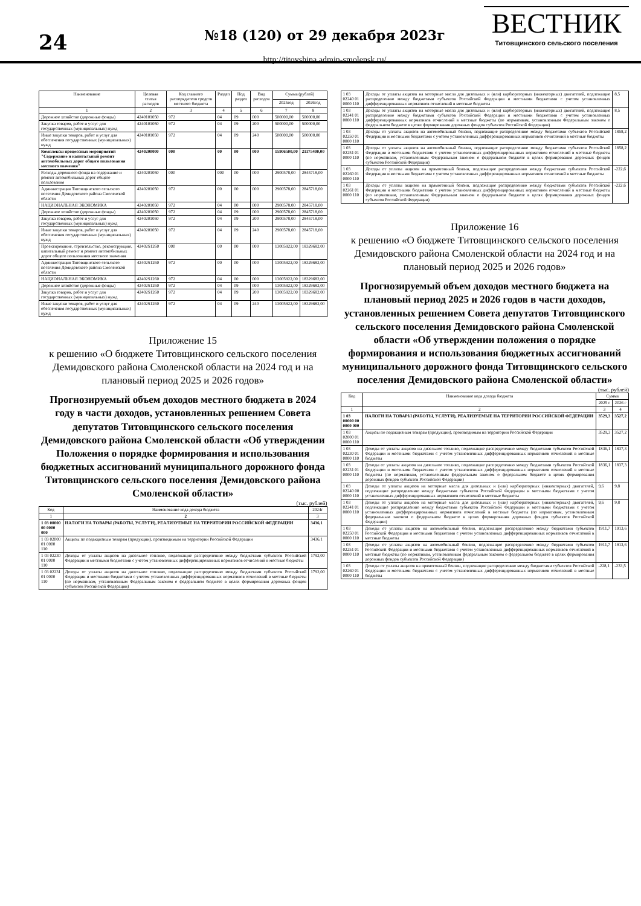24
№18 (120) от 29 декабря 2023г
http://titovshina.admin-smolensk.ru/
ВЕСТНИК
Титовщинского сельского поселения
| Наименование | Целевая статья расходов | Код главного распорядителя средств местного бюджета | Раздел | Под раздел | Вид расходов | Сумма (рублей) | |
| --- | --- | --- | --- | --- | --- | --- | --- |
| | | | | | | 2025год | 2026год |
| 1 | 2 | 3 | 4 | 5 | 6 | 7 | 8 |
| Дорожное хозяйство (дорожные фонды) | 4240101050 | 972 | 04 | 09 | 000 | 500000,00 | 500000,00 |
| Закупка товаров, работ и услуг для государственных (муниципальных) нужд | 4240101050 | 972 | 04 | 09 | 200 | 500000,00 | 500000,00 |
| Иные закупки товаров, работ и услуг для обеспечения государственных (муниципальных) нужд | 4240101050 | 972 | 04 | 09 | 240 | 500000,00 | 500000,00 |
| Комплексы процессных мероприятий "Содержание и капитальный ремонт автомобильных дорог общего пользования местного значения" | 4240200000 | 000 | 00 | 00 | 000 | 15906500,00 | 21175400,00 |
| Расходы дорожного фонда на содержание и ремонт автомобильных дорог общего пользования | 4240201050 | 000 | 000 | 00 | 000 | 2900578,00 | 2845718,00 |
| Администрация Титовщинского сельского поселения Демидовского района Смоленской области | 4240201050 | 972 | 00 | 00 | 000 | 2900578,00 | 2845718,00 |
| НАЦИОНАЛЬНАЯ ЭКОНОМИКА | 4240201050 | 972 | 04 | 00 | 000 | 2900578,00 | 2845718,00 |
| Дорожное хозяйство (дорожные фонды) | 4240201050 | 972 | 04 | 09 | 000 | 2900578,00 | 2845718,00 |
| Закупка товаров, работ и услуг для государственных (муниципальных) нужд | 4240201050 | 972 | 04 | 09 | 200 | 2900578,00 | 2845718,00 |
| Иные закупки товаров, работ и услуг для обеспечения государственных (муниципальных) нужд | 4240201050 | 972 | 04 | 09 | 240 | 2900578,00 | 2845718,00 |
| Проектирование, строительство, реконструкцию, капитальный ремонт и ремонт автомобильных дорог общего пользования местного значения | 42402S1260 | 000 | 00 | 00 | 000 | 13005922,00 | 18329682,00 |
| Администрация Титовщинского сельского поселения Демидовского района Смоленской области | 42402S1260 | 972 | 00 | 00 | 000 | 13005922,00 | 18329682,00 |
| НАЦИОНАЛЬНАЯ ЭКОНОМИКА | 42402S1260 | 972 | 04 | 00 | 000 | 13005922,00 | 18329682,00 |
| Дорожное хозяйство (дорожные фонды) | 42402S1260 | 972 | 04 | 09 | 000 | 13005922,00 | 18329682,00 |
| Закупка товаров, работ и услуг для государственных (муниципальных) нужд | 42402S1260 | 972 | 04 | 09 | 200 | 13005922,00 | 18329682,00 |
| Иные закупки товаров, работ и услуг для обеспечения государственных (муниципальных) нужд | 42402S1260 | 972 | 04 | 09 | 240 | 13005922,00 | 18329682,00 |
Приложение 15
к решению «О бюджете Титовщинского сельского поселения Демидовского района Смоленской области на 2024 год и на плановый период 2025 и 2026 годов»
Прогнозируемый объем доходов местного бюджета в 2024 году в части доходов, установленных решением Совета депутатов Титовщинского сельского поселения Демидовского района Смоленской области «Об утверждении Положения о порядке формирования и использования бюджетных ассигнований муниципального дорожного фонда Титовщинского сельского поселения Демидовского района Смоленской области»
(тыс. рублей)
| Код | Наименование кода дохода бюджета | 2024г |
| --- | --- | --- |
| 1 | 2 | 3 |
| 1 03 00000 00 0000 000 | НАЛОГИ НА ТОВАРЫ (РАБОТЫ, УСЛУГИ), РЕАЛИЗУЕМЫЕ НА ТЕРРИТОРИИ РОССИЙСКОЙ ФЕДЕРАЦИИ | 3436,1 |
| 1 03 02000 01 0000 110 | Акцизы по подакцизным товарам (продукции), производимым на территории Российской Федерации | 3436,1 |
| 1 03 02230 01 0000 110 | Доходы от уплаты акцизов на дизельное топливо, подлежащие распределению между бюджетами субъектов Российской Федерации и местными бюджетами с учетом установленных дифференцированных нормативов отчислений в местные бюджеты | 1792,00 |
| 1 03 02231 01 0000 110 | Доходы от уплаты акцизов на дизельное топливо, подлежащие распределению между бюджетами субъектов Российской Федерации и местными бюджетами с учетом установленных дифференцированных нормативов отчислений в местные бюджеты (по нормативам, установленным Федеральным законом о федеральном бюджете в целях формирования дорожных фондов субъектов Российской Федерации) | 1792,00 |
| 1 03 02240 01 0000 110 | Доходы от уплаты акцизов на моторные масла для дизельных и (или) карбюраторных (инжекторных) двигателей, подлежащие распределению между бюджетами субъектов Российской Федерации и местными бюджетами с учетом установленных дифференцированных нормативов отчислений в местные бюджеты | 8,5 |
| 1 03 02241 01 0000 110 | Доходы от уплаты акцизов на моторные масла для дизельных и (или) карбюраторных (инжекторных) двигателей, подлежащие распределению между бюджетами субъектов Российской Федерации и местными бюджетами с учетом установленных дифференцированных нормативов отчислений в местные бюджеты (по нормативам, установленным Федеральным законом о федеральном бюджете в целях формирования дорожных фондов субъектов Российской Федерации) | 8,5 |
| 1 03 02250 01 0000 110 | Доходы от уплаты акцизов на автомобильный бензин, подлежащие распределению между бюджетами субъектов Российской Федерации и местными бюджетами с учетом установленных дифференцированных нормативов отчислений в местные бюджеты | 1858,2 |
| 1 03 02251 01 0000 110 | Доходы от уплаты акцизов на автомобильный бензин, подлежащие распределению между бюджетами субъектов Российской Федерации и местными бюджетами с учетом установленных дифференцированных нормативов отчислений в местные бюджеты (по нормативам, установленным Федеральным законом о федеральном бюджете в целях формирования дорожных фондов субъектов Российской Федерации) | 1858,2 |
| 1 03 02260 01 0000 110 | Доходы от уплаты акцизов на прямогонный бензин, подлежащие распределению между бюджетами субъектов Российской Федерации и местными бюджетами с учетом установленных дифференцированных нормативов отчислений в местные бюджеты | -222,6 |
| 1 03 02261 01 0000 110 | Доходы от уплаты акцизов на прямогонный бензин, подлежащие распределению между бюджетами субъектов Российской Федерации и местными бюджетами с учетом установленных дифференцированных нормативов отчислений в местные бюджеты (по нормативам, установленным Федеральным законом о федеральном бюджете в целях формирования дорожных фондов субъектов Российской Федерации) | -222,6 |
Приложение 16
к решению «О бюджете Титовщинского сельского поселения Демидовского района Смоленской области на 2024 год и на плановый период 2025 и 2026 годов»
Прогнозируемый объем доходов местного бюджета на плановый период 2025 и 2026 годов в части доходов, установленных решением Совета депутатов Титовщинского сельского поселения Демидовского района Смоленской области «Об утверждении положения о порядке формирования и использования бюджетных ассигнований муниципального дорожного фонда Титовщинского сельского поселения Демидовского района Смоленской области»
(тыс. рублей)
| Код | Наименование кода дохода бюджета | Сумма | |
| --- | --- | --- | --- |
| | | 2025 г | 2026 г |
| 1 | 2 | 3 | 4 |
| 1 03 00000 00 0000 000 | НАЛОГИ НА ТОВАРЫ (РАБОТЫ, УСЛУГИ), РЕАЛИЗУЕМЫЕ НА ТЕРРИТОРИИ РОССИЙСКОЙ ФЕДЕРАЦИИ | 3529,3 | 3527,2 |
| 1 03 02000 01 0000 110 | Акцизы по подакцизным товарам (продукции), производимым на территории Российской Федерации | 3529,3 | 3527,2 |
| 1 03 02230 01 0000 110 | Доходы от уплаты акцизов на дизельное топливо, подлежащие распределению между бюджетами субъектов Российской Федерации и местными бюджетами с учетом установленных дифференцированных нормативов отчислений в местные бюджеты | 1836,1 | 1837,3 |
| 1 03 02231 01 0000 110 | Доходы от уплаты акцизов на дизельное топливо, подлежащие распределению между бюджетами субъектов Российской Федерации и местными бюджетами с учетом установленных дифференцированных нормативов отчислений в местные бюджеты (по нормативам, установленным федеральным законом о федеральном бюджете в целях формирования дорожных фондов субъектов Российской Федерации) | 1836,1 | 1837,3 |
| 1 03 02240 00 0000 110 | Доходы от уплаты акцизов на моторные масла для дизельных и (или) карбюраторных (инжекторных) двигателей, подлежащие распределению между бюджетами субъектов Российской Федерации и местными бюджетами с учетом установленных дифференцированных нормативов отчислений в местные бюджеты | 9,6 | 9,8 |
| 1 03 02241 01 0000 110 | Доходы от уплаты акцизов на моторные масла для дизельных и (или) карбюраторных (инжекторных) двигателей, подлежащие распределению между бюджетами субъектов Российской Федерации и местными бюджетами с учетом установленных дифференцированных нормативов отчислений в местные бюджеты (по нормативам, установленным федеральным законом о федеральном бюджете в целях формирования дорожных фондов субъектов Российской Федерации) | 9,6 | 9,8 |
| 1 03 02250 01 0000 110 | Доходы от уплаты акцизов на автомобильный бензин, подлежащие распределению между бюджетами субъектов Российской Федерации и местными бюджетами с учетом установленных дифференцированных нормативов отчислений в местные бюджеты | 1911,7 | 1913,6 |
| 1 03 02251 01 0000 110 | Доходы от уплаты акцизов на автомобильный бензин, подлежащие распределению между бюджетами субъектов Российской Федерации и местными бюджетами с учетом установленных дифференцированных нормативов отчислений в местные бюджеты (по нормативам, установленным федеральным законом о федеральном бюджете в целях формирования дорожных фондов субъектов Российской Федерации) | 1911,7 | 1913,6 |
| 1 03 02260 01 0000 110 | Доходы от уплаты акцизов на прямогонный бензин, подлежащие распределению между бюджетами субъектов Российской Федерации и местными бюджетами с учетом установленных дифференцированных нормативов отчислений в местные бюджеты | -228,1 | -233,5 |